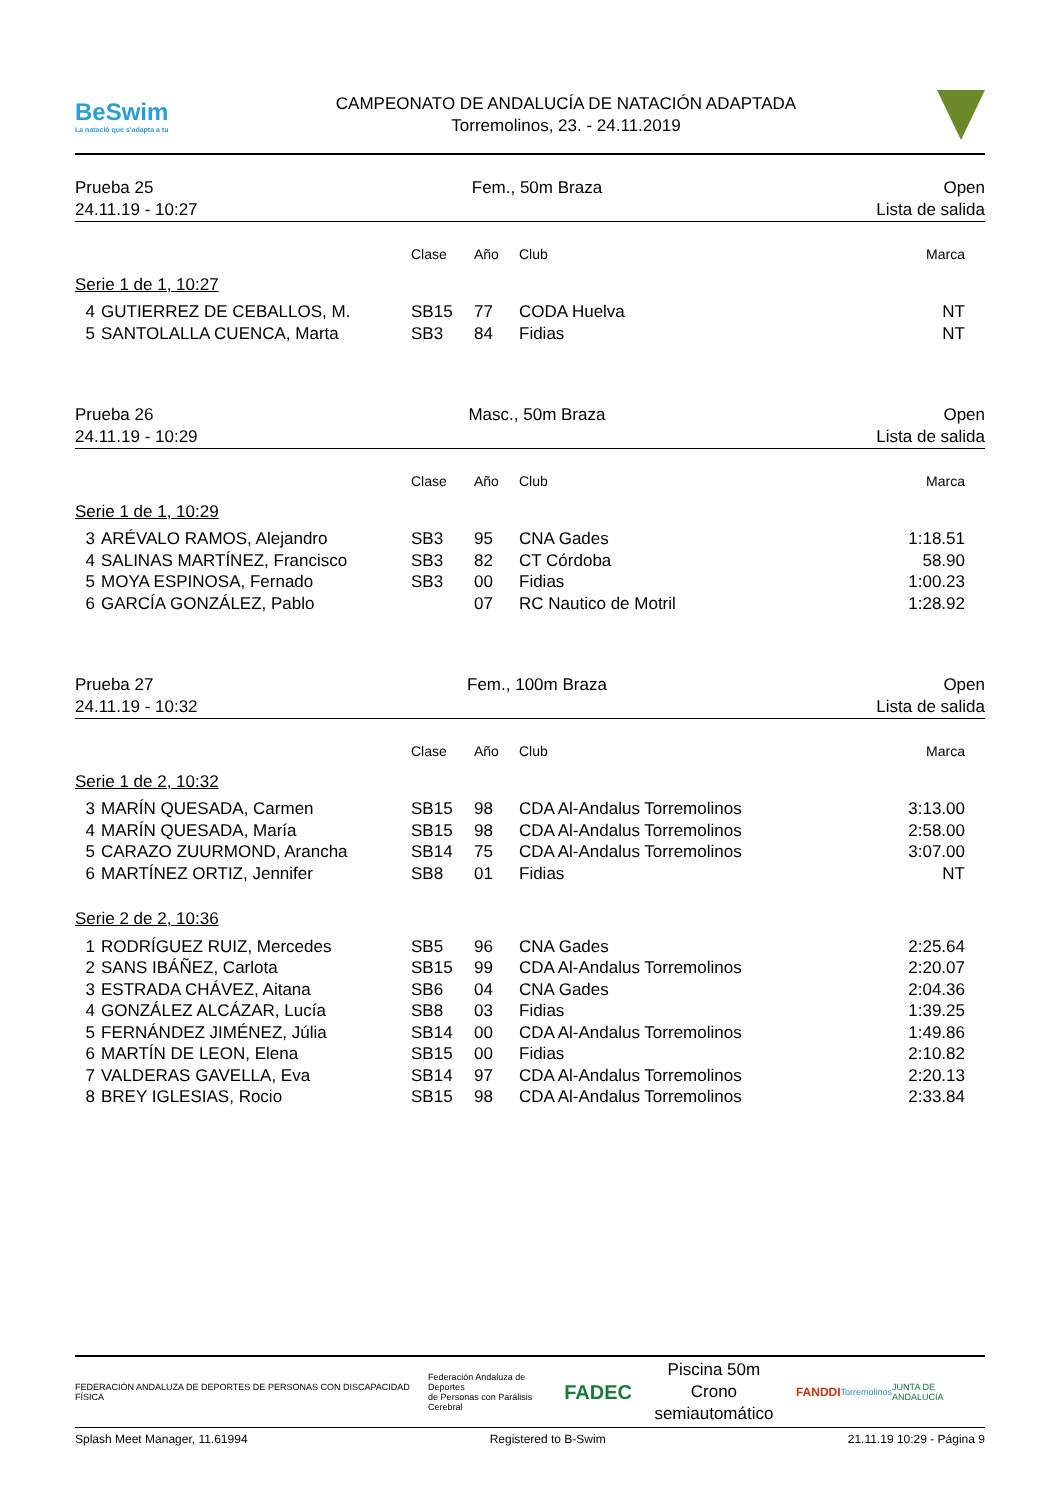BeSwim
La natació que s'adapta a tu
CAMPEONATO DE ANDALUCÍA DE NATACIÓN ADAPTADA
Torremolinos, 23. - 24.11.2019
Prueba 25
24.11.19 - 10:27
Fem., 50m Braza Open
Lista de salida
| | | Clase | Año | Club | Marca |
| --- | --- | --- | --- | --- | --- |
| Serie 1 de 1, 10:27 | | | | | |
| 4 | GUTIERREZ DE CEBALLOS, M. | SB15 | 77 | CODA Huelva | NT |
| 5 | SANTOLALLA CUENCA, Marta | SB3 | 84 | Fidias | NT |
Prueba 26
24.11.19 - 10:29
Masc., 50m Braza Open
Lista de salida
| | | Clase | Año | Club | Marca |
| --- | --- | --- | --- | --- | --- |
| Serie 1 de 1, 10:29 | | | | | |
| 3 | ARÉVALO RAMOS, Alejandro | SB3 | 95 | CNA Gades | 1:18.51 |
| 4 | SALINAS MARTÍNEZ, Francisco | SB3 | 82 | CT Córdoba | 58.90 |
| 5 | MOYA ESPINOSA, Fernado | SB3 | 00 | Fidias | 1:00.23 |
| 6 | GARCÍA GONZÁLEZ, Pablo | | 07 | RC Nautico de Motril | 1:28.92 |
Prueba 27
24.11.19 - 10:32
Fem., 100m Braza Open
Lista de salida
| | | Clase | Año | Club | Marca |
| --- | --- | --- | --- | --- | --- |
| Serie 1 de 2, 10:32 | | | | | |
| 3 | MARÍN QUESADA, Carmen | SB15 | 98 | CDA Al-Andalus Torremolinos | 3:13.00 |
| 4 | MARÍN QUESADA, María | SB15 | 98 | CDA Al-Andalus Torremolinos | 2:58.00 |
| 5 | CARAZO ZUURMOND, Arancha | SB14 | 75 | CDA Al-Andalus Torremolinos | 3:07.00 |
| 6 | MARTÍNEZ ORTIZ, Jennifer | SB8 | 01 | Fidias | NT |
| Serie 2 de 2, 10:36 | | | | | |
| 1 | RODRÍGUEZ RUIZ, Mercedes | SB5 | 96 | CNA Gades | 2:25.64 |
| 2 | SANS IBÁÑEZ, Carlota | SB15 | 99 | CDA Al-Andalus Torremolinos | 2:20.07 |
| 3 | ESTRADA CHÁVEZ, Aitana | SB6 | 04 | CNA Gades | 2:04.36 |
| 4 | GONZÁLEZ ALCÁZAR, Lucía | SB8 | 03 | Fidias | 1:39.25 |
| 5 | FERNÁNDEZ JIMÉNEZ, Júlia | SB14 | 00 | CDA Al-Andalus Torremolinos | 1:49.86 |
| 6 | MARTÍN DE LEON, Elena | SB15 | 00 | Fidias | 2:10.82 |
| 7 | VALDERAS GAVELLA, Eva | SB14 | 97 | CDA Al-Andalus Torremolinos | 2:20.13 |
| 8 | BREY IGLESIAS, Rocio | SB15 | 98 | CDA Al-Andalus Torremolinos | 2:33.84 |
FEDERACIÓN ANDALUZA DE DEPORTES DE PERSONAS CON DISCAPACIDAD FÍSICA
Federación Andaluza de Deportes
de Personas con Parálisis Cerebral
FADEC
Piscina 50m
Crono semiautomático
FANDDI
Torremolinos JUNTA DE ANDALUCIA
Splash Meet Manager, 11.61994 Registered to B-Swim 21.11.19 10:29 - Página 9